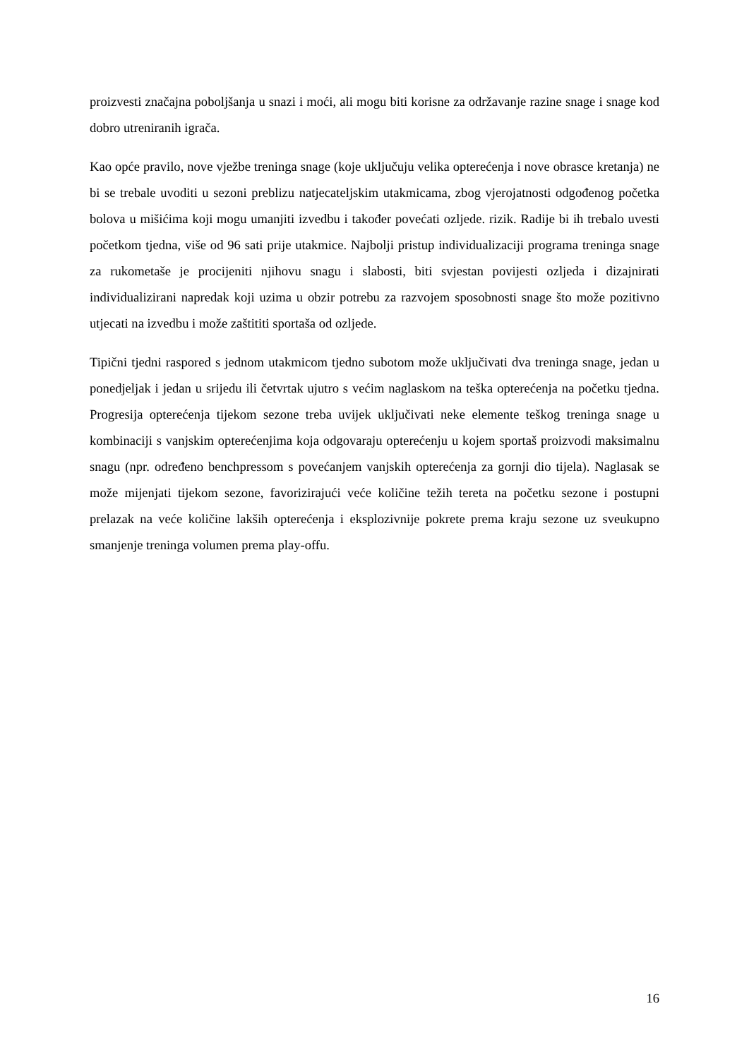proizvesti značajna poboljšanja u snazi i moći, ali mogu biti korisne za održavanje razine snage i snage kod dobro utreniranih igrača.
Kao opće pravilo, nove vježbe treninga snage (koje uključuju velika opterećenja i nove obrasce kretanja) ne bi se trebale uvoditi u sezoni preblizu natjecateljskim utakmicama, zbog vjerojatnosti odgođenog početka bolova u mišićima koji mogu umanjiti izvedbu i također povećati ozljede. rizik. Radije bi ih trebalo uvesti početkom tjedna, više od 96 sati prije utakmice. Najbolji pristup individualizaciji programa treninga snage za rukometaše je procijeniti njihovu snagu i slabosti, biti svjestan povijesti ozljeda i dizajnirati individualizirani napredak koji uzima u obzir potrebu za razvojem sposobnosti snage što može pozitivno utjecati na izvedbu i može zaštititi sportaša od ozljede.
Tipični tjedni raspored s jednom utakmicom tjedno subotom može uključivati dva treninga snage, jedan u ponedjeljak i jedan u srijedu ili četvrtak ujutro s većim naglaskom na teška opterećenja na početku tjedna. Progresija opterećenja tijekom sezone treba uvijek uključivati neke elemente teškog treninga snage u kombinaciji s vanjskim opterećenjima koja odgovaraju opterećenju u kojem sportaš proizvodi maksimalnu snagu (npr. određeno benchpressom s povećanjem vanjskih opterećenja za gornji dio tijela). Naglasak se može mijenjati tijekom sezone, favorizirajući veće količine težih tereta na početku sezone i postupni prelazak na veće količine lakših opterećenja i eksplozivnije pokrete prema kraju sezone uz sveukupno smanjenje treninga volumen prema play-offu.
16